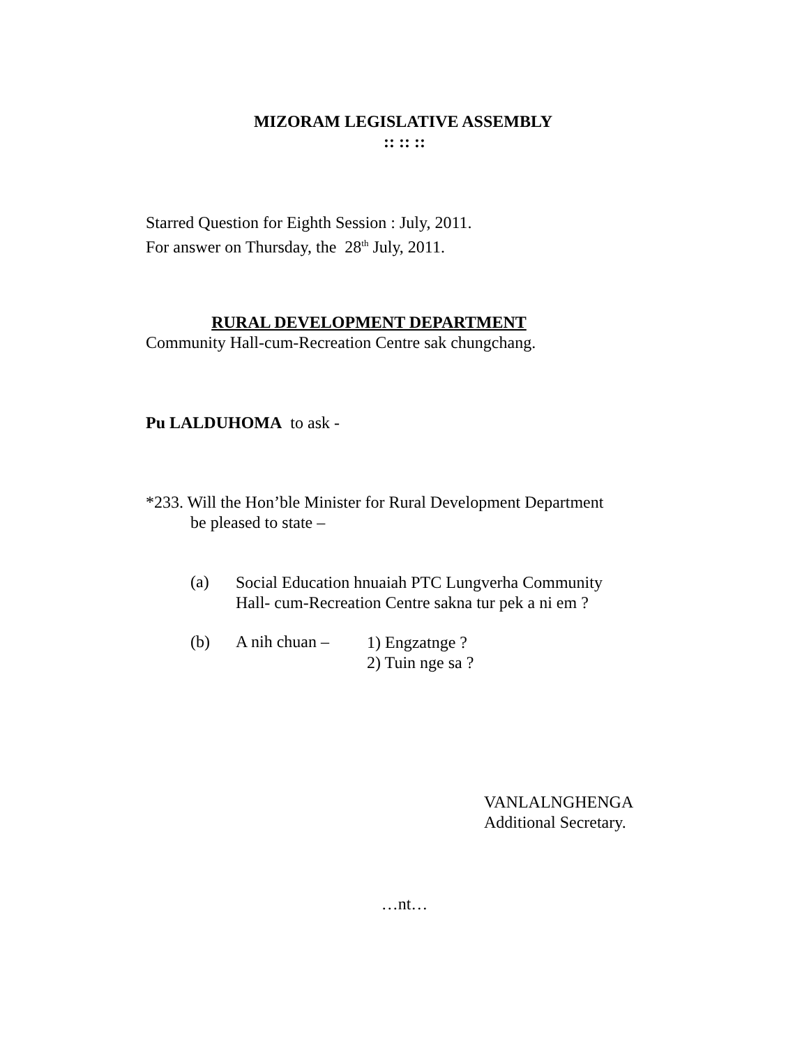MIZORAM LEGISLATIVE ASSEMBLY
:: :: ::
Starred Question for Eighth Session : July, 2011.
For answer on Thursday, the 28<sup>th</sup> July, 2011.
RURAL DEVELOPMENT DEPARTMENT
Community Hall-cum-Recreation Centre sak chungchang.
Pu LALDUHOMA to ask -
*233. Will the Hon’ble Minister for Rural Development Department
be pleased to state –
(a)
Social Education hnuaiah PTC Lungverha Community
Hall- cum-Recreation Centre sakna tur pek a ni em ?
(b) A nih chuan –
1) Engzatnge ?
2) Tuin nge sa ?
VANLALNGHENGA
Additional Secretary.
…nt…